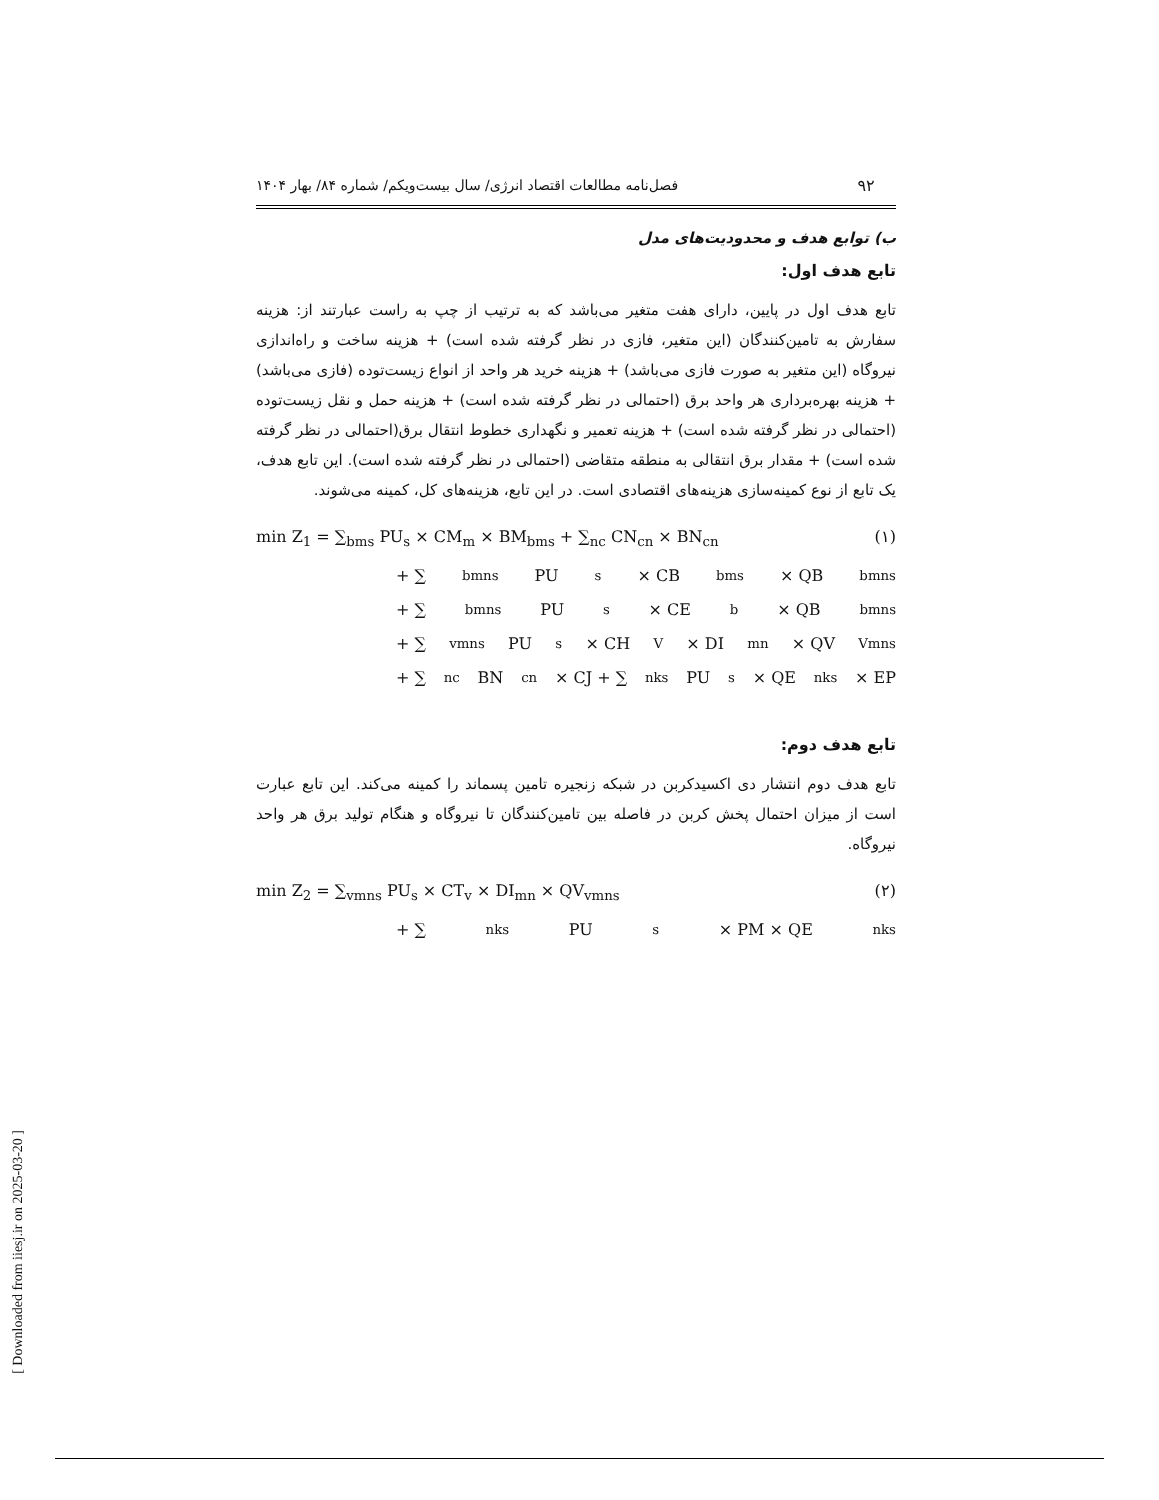۹۲ فصل‌نامه مطالعات اقتصاد انرژی/ سال بیست‌ویکم/ شماره ۸۴/ بهار ۱۴۰۴
ب) توابع هدف و محدودیت‌های مدل
تابع هدف اول:
تابع هدف اول در پایین، دارای هفت متغیر می‌باشد که به ترتیب از چپ به راست عبارتند از: هزینه سفارش به تامین‌کنندگان (این متغیر، فازی در نظر گرفته شده است) + هزینه ساخت و راه‌اندازی نیروگاه (این متغیر به صورت فازی می‌باشد) + هزینه خرید هر واحد از انواع زیست‌توده (فازی می‌باشد) + هزینه بهره‌برداری هر واحد برق (احتمالی در نظر گرفته شده است) + هزینه حمل و نقل زیست‌توده (احتمالی در نظر گرفته شده است) + هزینه تعمیر و نگهداری خطوط انتقال برق(احتمالی در نظر گرفته شده است) + مقدار برق انتقالی به منطقه متقاضی (احتمالی در نظر گرفته شده است). این تابع هدف، یک تابع از نوع کمینه‌سازی هزینه‌های اقتصادی است. در این تابع، هزینه‌های کل، کمینه می‌شوند.
min Z<sub>1</sub> = ∑<sub>bms</sub> PU<sub>s</sub> × CM<sub>m</sub> × BM<sub>bms</sub> + ∑<sub>nc</sub> CN<sub>cn</sub> × BN<sub>cn</sub> (۱)
+ ∑<sub>bmns</sub> PU<sub>s</sub> × CB<sub>bms</sub> × QB<sub>bmns</sub>
+ ∑<sub>bmns</sub> PU<sub>s</sub> × CE<sub>b</sub> × QB<sub>bmns</sub>
+ ∑<sub>vmns</sub> PU<sub>s</sub> × CH<sub>V</sub> × DI<sub>mn</sub> × QV<sub>Vmns</sub>
+ ∑<sub>nc</sub> BN<sub>cn</sub> × CJ + ∑<sub>nks</sub> PU<sub>s</sub> × QE<sub>nks</sub> × EP
تابع هدف دوم:
تابع هدف دوم انتشار دی اکسیدکربن در شبکه زنجیره تامین پسماند را کمینه می‌کند. این تابع عبارت است از میزان احتمال پخش کربن در فاصله بین تامین‌کنندگان تا نیروگاه و هنگام تولید برق هر واحد نیروگاه.
min Z<sub>2</sub> = ∑<sub>vmns</sub> PU<sub>s</sub> × CT<sub>v</sub> × DI<sub>mn</sub> × QV<sub>vmns</sub> (۲)
+ ∑<sub>nks</sub> PU<sub>s</sub> × PM × QE<sub>nks</sub>
[ Downloaded from iiesj.ir on 2025-03-20 ]